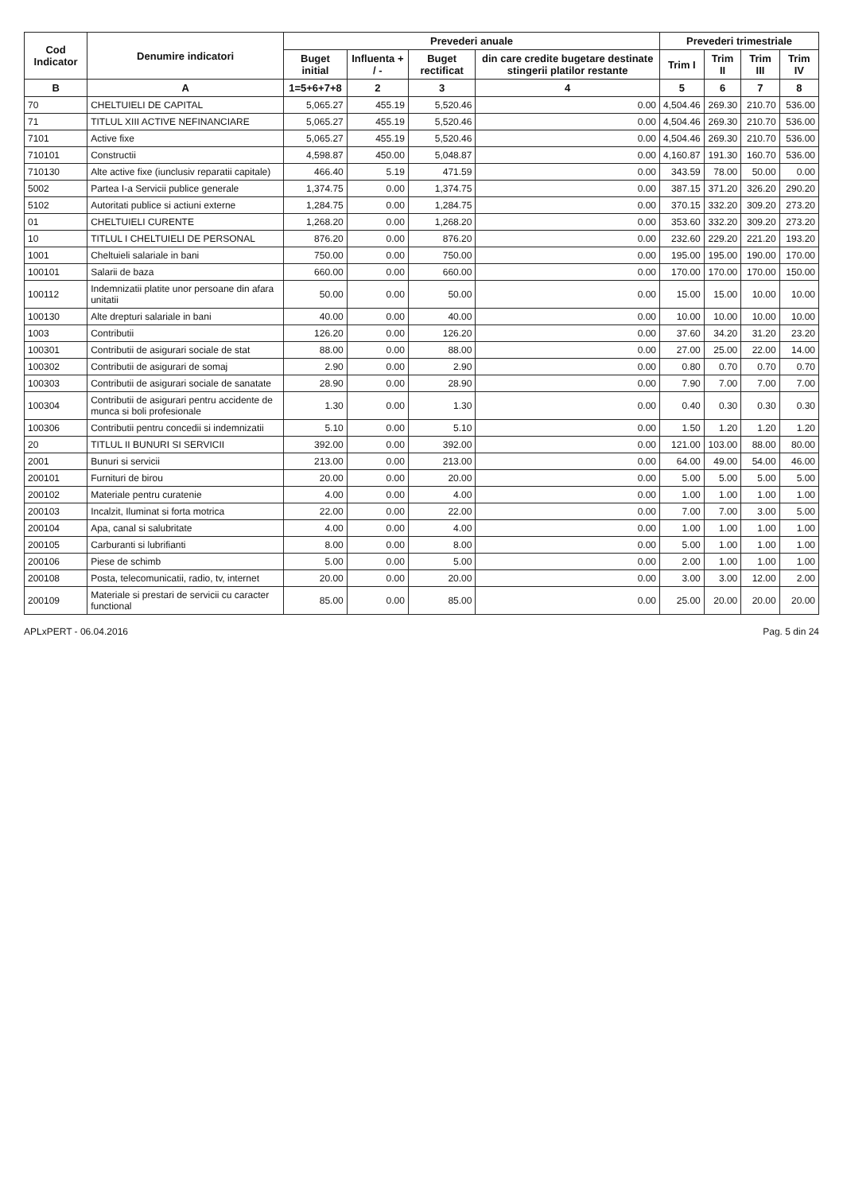| Cod Indicator | Denumire indicatori | Prevederi anuale | | | | Prevederi trimestriale | | | |
| --- | --- | --- | --- | --- | --- | --- | --- | --- | --- |
| | | Buget initial | Influenta + / - | Buget rectificat | din care credite bugetare destinate stingerii platilor restante | Trim I | Trim II | Trim III | Trim IV |
| B | A | 1=5+6+7+8 | 2 | 3 | 4 | 5 | 6 | 7 | 8 |
| 70 | CHELTUIELI DE CAPITAL | 5,065.27 | 455.19 | 5,520.46 | 0.00 | 4,504.46 | 269.30 | 210.70 | 536.00 |
| 71 | TITLUL XIII ACTIVE NEFINANCIARE | 5,065.27 | 455.19 | 5,520.46 | 0.00 | 4,504.46 | 269.30 | 210.70 | 536.00 |
| 7101 | Active fixe | 5,065.27 | 455.19 | 5,520.46 | 0.00 | 4,504.46 | 269.30 | 210.70 | 536.00 |
| 710101 | Constructii | 4,598.87 | 450.00 | 5,048.87 | 0.00 | 4,160.87 | 191.30 | 160.70 | 536.00 |
| 710130 | Alte active fixe (iunclusiv reparatii capitale) | 466.40 | 5.19 | 471.59 | 0.00 | 343.59 | 78.00 | 50.00 | 0.00 |
| 5002 | Partea I-a Servicii publice generale | 1,374.75 | 0.00 | 1,374.75 | 0.00 | 387.15 | 371.20 | 326.20 | 290.20 |
| 5102 | Autoritati publice si actiuni externe | 1,284.75 | 0.00 | 1,284.75 | 0.00 | 370.15 | 332.20 | 309.20 | 273.20 |
| 01 | CHELTUIELI CURENTE | 1,268.20 | 0.00 | 1,268.20 | 0.00 | 353.60 | 332.20 | 309.20 | 273.20 |
| 10 | TITLUL I CHELTUIELI DE PERSONAL | 876.20 | 0.00 | 876.20 | 0.00 | 232.60 | 229.20 | 221.20 | 193.20 |
| 1001 | Cheltuieli salariale in bani | 750.00 | 0.00 | 750.00 | 0.00 | 195.00 | 195.00 | 190.00 | 170.00 |
| 100101 | Salarii de baza | 660.00 | 0.00 | 660.00 | 0.00 | 170.00 | 170.00 | 170.00 | 150.00 |
| 100112 | Indemnizatii platite unor persoane din afara unitatii | 50.00 | 0.00 | 50.00 | 0.00 | 15.00 | 15.00 | 10.00 | 10.00 |
| 100130 | Alte drepturi salariale in bani | 40.00 | 0.00 | 40.00 | 0.00 | 10.00 | 10.00 | 10.00 | 10.00 |
| 1003 | Contributii | 126.20 | 0.00 | 126.20 | 0.00 | 37.60 | 34.20 | 31.20 | 23.20 |
| 100301 | Contributii de asigurari sociale de stat | 88.00 | 0.00 | 88.00 | 0.00 | 27.00 | 25.00 | 22.00 | 14.00 |
| 100302 | Contributii de asigurari de somaj | 2.90 | 0.00 | 2.90 | 0.00 | 0.80 | 0.70 | 0.70 | 0.70 |
| 100303 | Contributii de asigurari sociale de sanatate | 28.90 | 0.00 | 28.90 | 0.00 | 7.90 | 7.00 | 7.00 | 7.00 |
| 100304 | Contributii de asigurari pentru accidente de munca si boli profesionale | 1.30 | 0.00 | 1.30 | 0.00 | 0.40 | 0.30 | 0.30 | 0.30 |
| 100306 | Contributii pentru concedii si indemnizatii | 5.10 | 0.00 | 5.10 | 0.00 | 1.50 | 1.20 | 1.20 | 1.20 |
| 20 | TITLUL II BUNURI SI SERVICII | 392.00 | 0.00 | 392.00 | 0.00 | 121.00 | 103.00 | 88.00 | 80.00 |
| 2001 | Bunuri si servicii | 213.00 | 0.00 | 213.00 | 0.00 | 64.00 | 49.00 | 54.00 | 46.00 |
| 200101 | Furnituri de birou | 20.00 | 0.00 | 20.00 | 0.00 | 5.00 | 5.00 | 5.00 | 5.00 |
| 200102 | Materiale pentru curatenie | 4.00 | 0.00 | 4.00 | 0.00 | 1.00 | 1.00 | 1.00 | 1.00 |
| 200103 | Incalzit, Iluminat si forta motrica | 22.00 | 0.00 | 22.00 | 0.00 | 7.00 | 7.00 | 3.00 | 5.00 |
| 200104 | Apa, canal si salubritate | 4.00 | 0.00 | 4.00 | 0.00 | 1.00 | 1.00 | 1.00 | 1.00 |
| 200105 | Carburanti si lubrifianti | 8.00 | 0.00 | 8.00 | 0.00 | 5.00 | 1.00 | 1.00 | 1.00 |
| 200106 | Piese de schimb | 5.00 | 0.00 | 5.00 | 0.00 | 2.00 | 1.00 | 1.00 | 1.00 |
| 200108 | Posta, telecomunicatii, radio, tv, internet | 20.00 | 0.00 | 20.00 | 0.00 | 3.00 | 3.00 | 12.00 | 2.00 |
| 200109 | Materiale si prestari de servicii cu caracter functional | 85.00 | 0.00 | 85.00 | 0.00 | 25.00 | 20.00 | 20.00 | 20.00 |
APLxPERT - 06.04.2016 Pag. 5 din 24